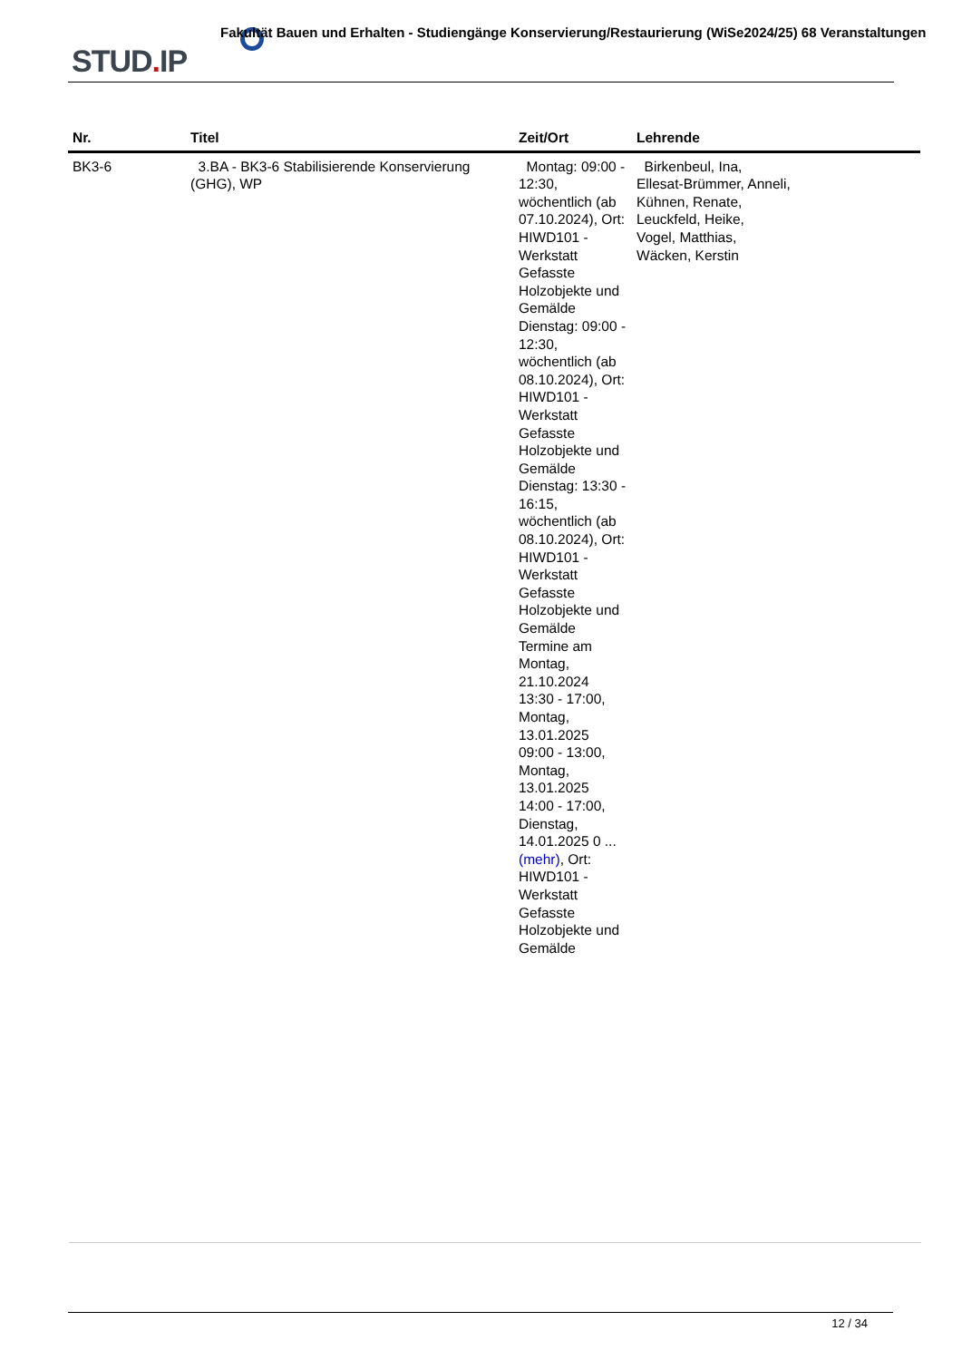STUD. IP
Fakultät Bauen und Erhalten - Studiengänge Konservierung/Restaurierung (WiSe2024/25) 68 Veranstaltungen
| Nr. | Titel | Zeit/Ort | Lehrende |
| --- | --- | --- | --- |
| BK3-6 | 3.BA - BK3-6 Stabilisierende Konservierung (GHG), WP | Montag: 09:00 - 12:30, wöchentlich (ab 07.10.2024), Ort: HIWD101 - Werkstatt Gefasste Holzobjekte und Gemälde Dienstag: 09:00 - 12:30, wöchentlich (ab 08.10.2024), Ort: HIWD101 - Werkstatt Gefasste Holzobjekte und Gemälde Dienstag: 13:30 - 16:15, wöchentlich (ab 08.10.2024), Ort: HIWD101 - Werkstatt Gefasste Holzobjekte und Gemälde Termine am Montag, 21.10.2024 13:30 - 17:00, Montag, 13.01.2025 09:00 - 13:00, Montag, 13.01.2025 14:00 - 17:00, Dienstag, 14.01.2025 0 ... (mehr) , Ort: HIWD101 - Werkstatt Gefasste Holzobjekte und Gemälde | Birkenbeul, Ina, Ellesat-Brümmer, Anneli, Kühnen, Renate, Leuckfeld, Heike, Vogel, Matthias, Wäcken, Kerstin |
12 / 34